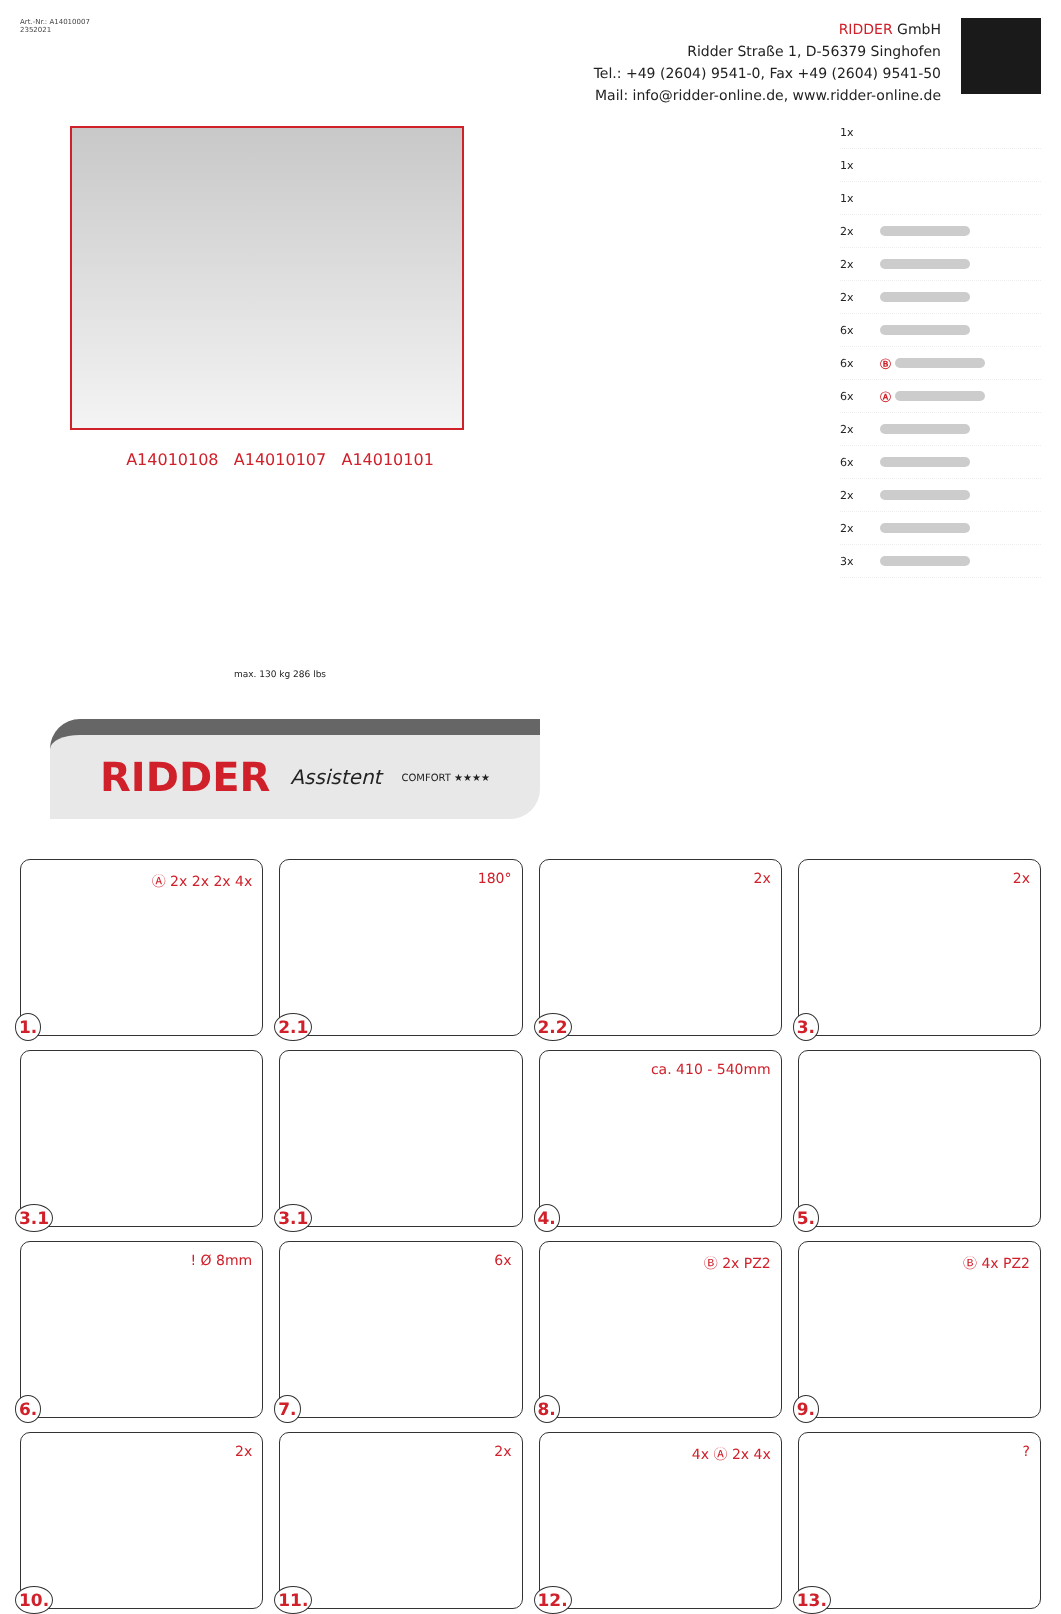Art.-Nr.: A14010007
2352021
RIDDER GmbH
Ridder Straße 1, D-56379 Singhofen
Tel.: +49 (2604) 9541-0, Fax +49 (2604) 9541-50
Mail: info@ridder-online.de, www.ridder-online.de
A14010108 A14010107 A14010101
max. 130 kg 286 lbs
RIDDER Assistent COMFORT ★★★★
1x
1x
1x
2x
2x
2x
6x
6x Ⓑ
6x Ⓐ
2x
6x
2x
2x
3x
Ⓐ 2x 2x 2x 4x
1.
180°
2.1
2x
2.2
2x
3.
3.1
3.1
ca. 410 - 540mm
4.
5.
! Ø 8mm
6.
6x
7.
Ⓑ 2x PZ2
8.
Ⓑ 4x PZ2
9.
2x
10.
2x
11.
4x Ⓐ 2x 4x
12.
?
13.